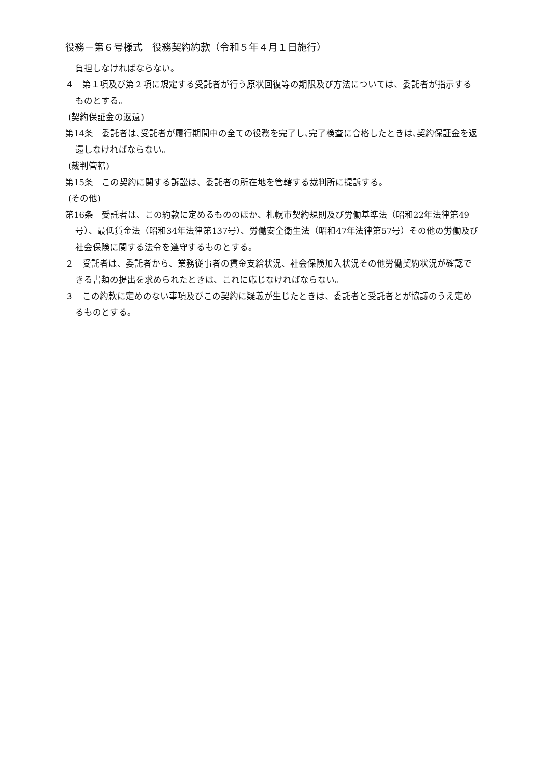役務－第６号様式　役務契約約款（令和５年４月１日施行）
負担しなければならない。
４　第１項及び第２項に規定する受託者が行う原状回復等の期限及び方法については、委託者が指示するものとする。
(契約保証金の返還)
第14条　委託者は､受託者が履行期間中の全ての役務を完了し､完了検査に合格したときは､契約保証金を返還しなければならない。
(裁判管轄)
第15条　この契約に関する訴訟は、委託者の所在地を管轄する裁判所に提訴する。
(その他)
第16条　受託者は、この約款に定めるもののほか、札幌市契約規則及び労働基準法（昭和22年法律第49号）、最低賃金法（昭和34年法律第137号）、労働安全衛生法（昭和47年法律第57号）その他の労働及び社会保険に関する法令を遵守するものとする。
２　受託者は、委託者から、業務従事者の賃金支給状況、社会保険加入状況その他労働契約状況が確認できる書類の提出を求められたときは、これに応じなければならない。
３　この約款に定めのない事項及びこの契約に疑義が生じたときは、委託者と受託者とが協議のうえ定めるものとする。